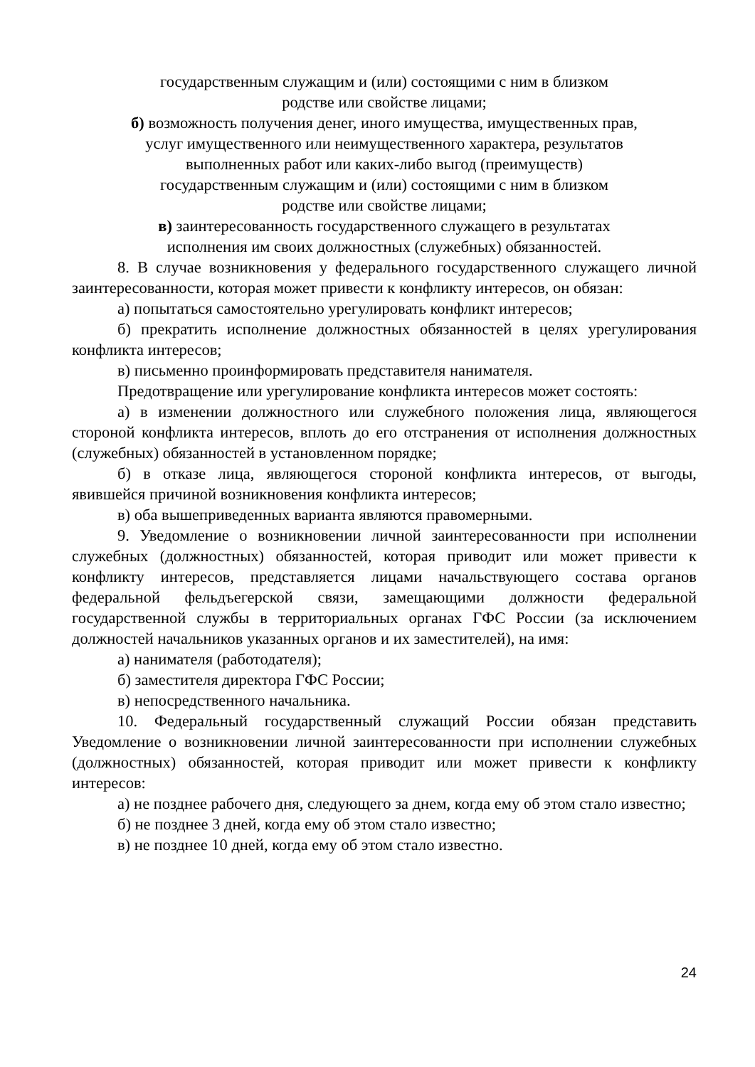государственным служащим и (или) состоящими с ним в близком
родстве или свойстве лицами;
б) возможность получения денег, иного имущества, имущественных прав,
услуг имущественного или неимущественного характера, результатов
выполненных работ или каких-либо выгод (преимуществ)
государственным служащим и (или) состоящими с ним в близком
родстве или свойстве лицами;
в) заинтересованность государственного служащего в результатах
исполнения им своих должностных (служебных) обязанностей.
8. В случае возникновения у федерального государственного служащего личной заинтересованности, которая может привести к конфликту интересов, он обязан:
а) попытаться самостоятельно урегулировать конфликт интересов;
б) прекратить исполнение должностных обязанностей в целях урегулирования конфликта интересов;
в) письменно проинформировать представителя нанимателя.
Предотвращение или урегулирование конфликта интересов может состоять:
а) в изменении должностного или служебного положения лица, являющегося стороной конфликта интересов, вплоть до его отстранения от исполнения должностных (служебных) обязанностей в установленном порядке;
б) в отказе лица, являющегося стороной конфликта интересов, от выгоды, явившейся причиной возникновения конфликта интересов;
в) оба вышеприведенных варианта являются правомерными.
9. Уведомление о возникновении личной заинтересованности при исполнении служебных (должностных) обязанностей, которая приводит или может привести к конфликту интересов, представляется лицами начальствующего состава органов федеральной фельдъегерской связи, замещающими должности федеральной государственной службы в территориальных органах ГФС России (за исключением должностей начальников указанных органов и их заместителей), на имя:
а) нанимателя (работодателя);
б) заместителя директора ГФС России;
в) непосредственного начальника.
10. Федеральный государственный служащий России обязан представить Уведомление о возникновении личной заинтересованности при исполнении служебных (должностных) обязанностей, которая приводит или может привести к конфликту интересов:
а) не позднее рабочего дня, следующего за днем, когда ему об этом стало известно;
б) не позднее 3 дней, когда ему об этом стало известно;
в) не позднее 10 дней, когда ему об этом стало известно.
24